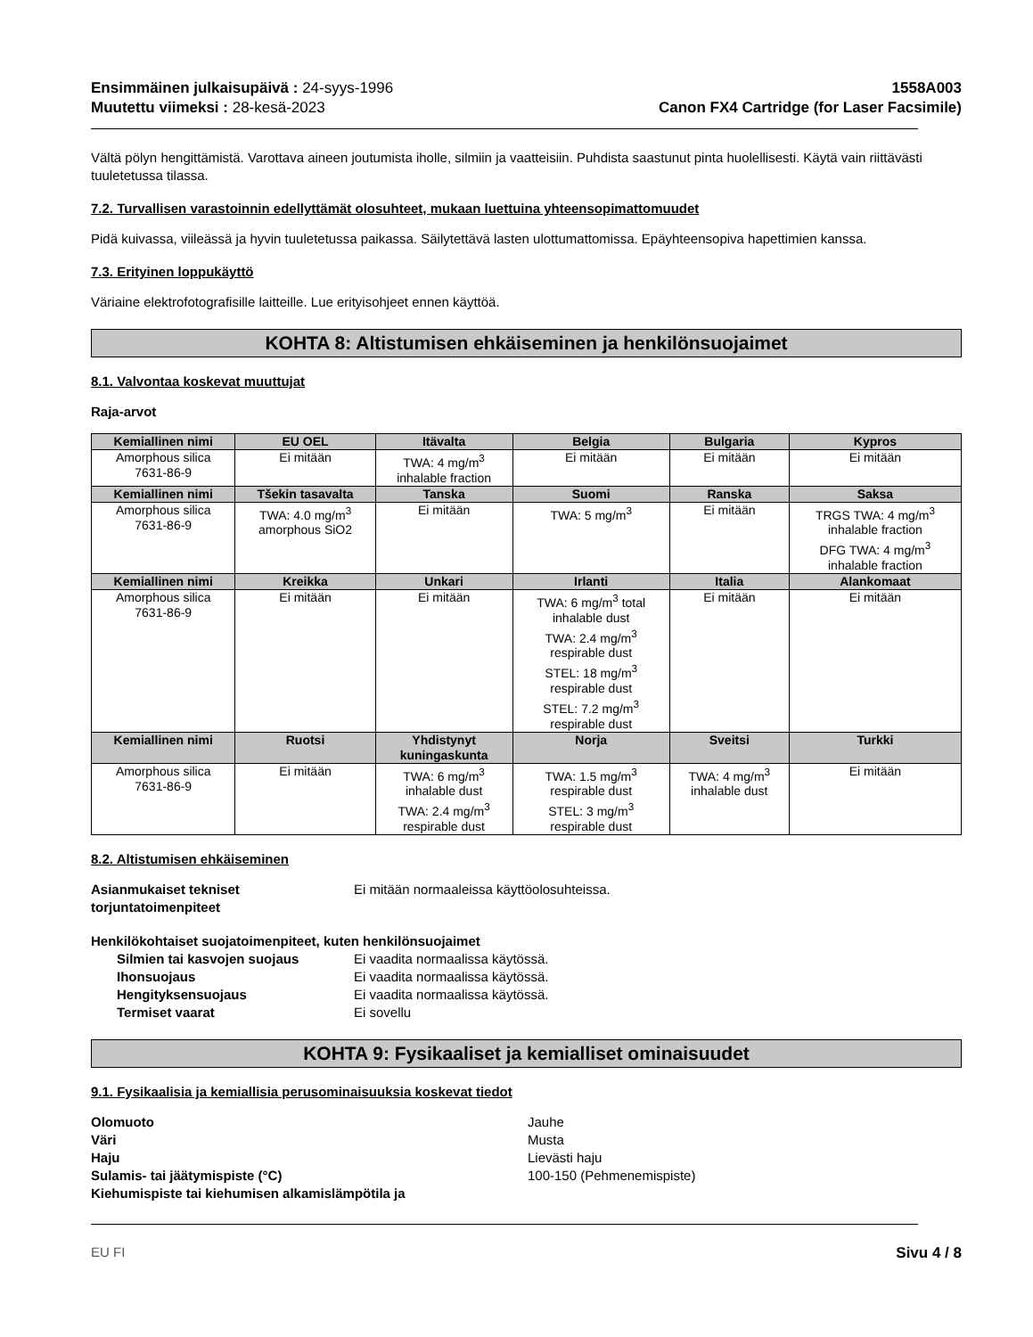Ensimmäinen julkaisupäivä : 24-syys-1996
Muutettu viimeksi : 28-kesä-2023
1558A003
Canon FX4 Cartridge (for Laser Facsimile)
Vältä pölyn hengittämistä. Varottava aineen joutumista iholle, silmiin ja vaatteisiin. Puhdista saastunut pinta huolellisesti. Käytä vain riittävästi tuuletetussa tilassa.
7.2. Turvallisen varastoinnin edellyttämät olosuhteet, mukaan luettuina yhteensopimattomuudet
Pidä kuivassa, viileässä ja hyvin tuuletetussa paikassa. Säilytettävä lasten ulottumattomissa. Epäyhteensopiva hapettimien kanssa.
7.3. Erityinen loppukäyttö
Väriaine elektrofotografisille laitteille. Lue erityisohjeet ennen käyttöä.
KOHTA 8: Altistumisen ehkäiseminen ja henkilönsuojaimet
8.1. Valvontaa koskevat muuttujat
Raja-arvot
| Kemiallinen nimi | EU OEL | Itävalta | Belgia | Bulgaria | Kypros |
| --- | --- | --- | --- | --- | --- |
| Amorphous silica 7631-86-9 | Ei mitään | TWA: 4 mg/m<sup>3</sup> inhalable fraction | Ei mitään | Ei mitään | Ei mitään |
| Kemiallinen nimi | Tšekin tasavalta | Tanska | Suomi | Ranska | Saksa |
| Amorphous silica 7631-86-9 | TWA: 4.0 mg/m<sup>3</sup> amorphous SiO2 | Ei mitään | TWA: 5 mg/m<sup>3</sup> | Ei mitään | TRGS TWA: 4 mg/m<sup>3</sup> inhalable fraction DFG TWA: 4 mg/m<sup>3</sup> inhalable fraction |
| Kemiallinen nimi | Kreikka | Unkari | Irlanti | Italia | Alankomaat |
| Amorphous silica 7631-86-9 | Ei mitään | Ei mitään | TWA: 6 mg/m<sup>3</sup> total inhalable dust TWA: 2.4 mg/m<sup>3</sup> respirable dust STEL: 18 mg/m<sup>3</sup> respirable dust STEL: 7.2 mg/m<sup>3</sup> respirable dust | Ei mitään | Ei mitään |
| Kemiallinen nimi | Ruotsi | Yhdistynyt kuningaskunta | Norja | Sveitsi | Turkki |
| Amorphous silica 7631-86-9 | Ei mitään | TWA: 6 mg/m<sup>3</sup> inhalable dust TWA: 2.4 mg/m<sup>3</sup> respirable dust | TWA: 1.5 mg/m<sup>3</sup> respirable dust STEL: 3 mg/m<sup>3</sup> respirable dust | TWA: 4 mg/m<sup>3</sup> inhalable dust | Ei mitään |
8.2. Altistumisen ehkäiseminen
Asianmukaiset tekniset torjuntatoimenpiteet Ei mitään normaaleissa käyttöolosuhteissa.
Henkilökohtaiset suojatoimenpiteet, kuten henkilönsuojaimet
Silmien tai kasvojen suojaus Ei vaadita normaalissa käytössä. Ihonsuojaus Ei vaadita normaalissa käytössä. Hengityksensuojaus Ei vaadita normaalissa käytössä. Termiset vaarat Ei sovellu
KOHTA 9: Fysikaaliset ja kemialliset ominaisuudet
9.1. Fysikaalisia ja kemiallisia perusominaisuuksia koskevat tiedot
Olomuoto Jauhe Väri Musta Haju Lievästi haju Sulamis- tai jäätymispiste (°C) 100-150 (Pehmenemispiste) Kiehumispiste tai kiehumisen alkamislämpötila ja
EU FI Sivu 4 / 8